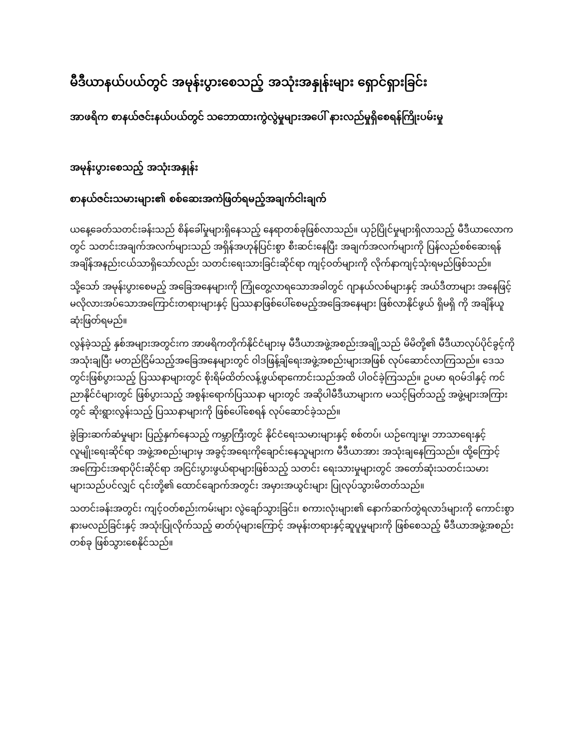မီဒီယာနယ်ပယ်တွင် အမုန်းပွားစေသည့် အသုံးအနှုန်းများ ရှောင်ရှားခြင်း
အာဖရိက စာနယ်ဇင်းနယ်ပယ်တွင် သဘောထားကွဲလွဲမှုများအပေါ် နားလည်မှုရှိစေရန်ကြိုးပမ်းမှု
အမုန်းပွားစေသည့် အသုံးအနှုန်း
စာနယ်ဇင်းသမားများ၏ စစ်ဆေးအကဲဖြတ်ရမည့်အချက်ငါးချက်
ယနေ့ခေတ်သတင်းခန်းသည် စိန်ခေါ်မှုများရှိနေသည့် နေရာတစ်ခုဖြစ်လာသည်။ ယှဉ်ပြိုင်မှုများရှိလာသည့် မီဒီယာလောကတွင် သတင်းအချက်အလက်များသည် အရှိန်အဟုန်ပြင်းစွာ စီးဆင်းနေပြီး အချက်အလက်များကို ပြန်လည်စစ်ဆေးရန် အချိန်အနည်းငယ်သာရှိသော်လည်း သတင်းရေးသားခြင်းဆိုင်ရာ ကျင့်ဝတ်များကို လိုက်နာကျင့်သုံးရမည်ဖြစ်သည်။
သို့သော် အမုန်းပွားစေမည့် အခြေအနေများကို ကြုံတွေ့လာရသောအခါတွင် ဂျာနယ်လစ်များနှင့် အယ်ဒီတာများ အနေဖြင့် မလိုလားအပ်သောအကြောင်းတရားများနှင့် ပြဿနာဖြစ်ပေါ်စေမည့်အခြေအနေများ ဖြစ်လာနိုင်ဖွယ် ရှိမရှိ ကို အချိန်ယူ ဆုံးဖြတ်ရမည်။
လွန်ခဲ့သည့် နှစ်အများအတွင်းက အာဖရိကတိုက်နိုင်ငံများမှ မီဒီယာအဖွဲ့အစည်းအချို့သည် မိမိတို့၏ မီဒီယာလုပ်ပိုင်ခွင့်ကိုအသုံးချပြီး မတည်ငြိမ်သည့်အခြေအနေများတွင် ဝါဒဖြန့်ချိရေးအဖွဲ့အစည်းများအဖြစ် လုပ်ဆောင်လာကြသည်။ ဒေသတွင်းဖြစ်ပွားသည့် ပြဿနာများတွင် စိုးရိမ်ထိတ်လန့်ဖွယ်ရာကောင်းသည်အထိ ပါဝင်ခဲ့ကြသည်။ ဥပမာ ရဝမ်ဒါနှင့် ကင်ညာနိုင်ငံများတွင် ဖြစ်ပွားသည့် အစွန်းရောက်ပြဿနာ များတွင် အဆိုပါမီဒီယာများက မသင့်မြတ်သည့် အဖွဲ့များအကြားတွင် ဆိုးရွားလွန်းသည့် ပြဿနာများကို ဖြစ်ပေါ်စေရန် လုပ်ဆောင်ခဲ့သည်။
ခွဲခြားဆက်ဆံမှုများ ပြည့်နှက်နေသည့် ကမ္ဘာကြီးတွင် နိုင်ငံရေးသမားများနှင့် စစ်တပ်၊ ယဉ်ကျေးမှု၊ ဘာသာရေးနှင့် လူမျိုးရေးဆိုင်ရာ အဖွဲ့အစည်းများမှ အခွင့်အရေးကိုချောင်းနေသူများက မီဒီယာအား အသုံးချနေကြသည်။ ထို့ကြောင့် အကြောင်းအရာပိုင်းဆိုင်ရာ အငြင်းပွားဖွယ်ရာများဖြစ်သည့် သတင်း ရေးသားမှုများတွင် အတော်ဆုံးသတင်းသမားများသည်ပင်လျှင် ၎င်းတို့၏ ထောင်ချောက်အတွင်း အမှားအယွင်းများ ပြုလုပ်သွားမိတတ်သည်။
သတင်းခန်းအတွင်း ကျင့်ဝတ်စည်းကမ်းများ လွဲချော်သွားခြင်း၊ စကားလုံးများ၏ နောက်ဆက်တွဲရလာဒ်များကို ကောင်းစွာနားမလည်ခြင်းနှင့် အသုံးပြုလိုက်သည့် ဓာတ်ပုံများကြောင့် အမုန်းတရားနှင့်ဆူပူမှုများကို ဖြစ်စေသည့် မီဒီယာအဖွဲ့အစည်းတစ်ခု ဖြစ်သွားစေနိုင်သည်။